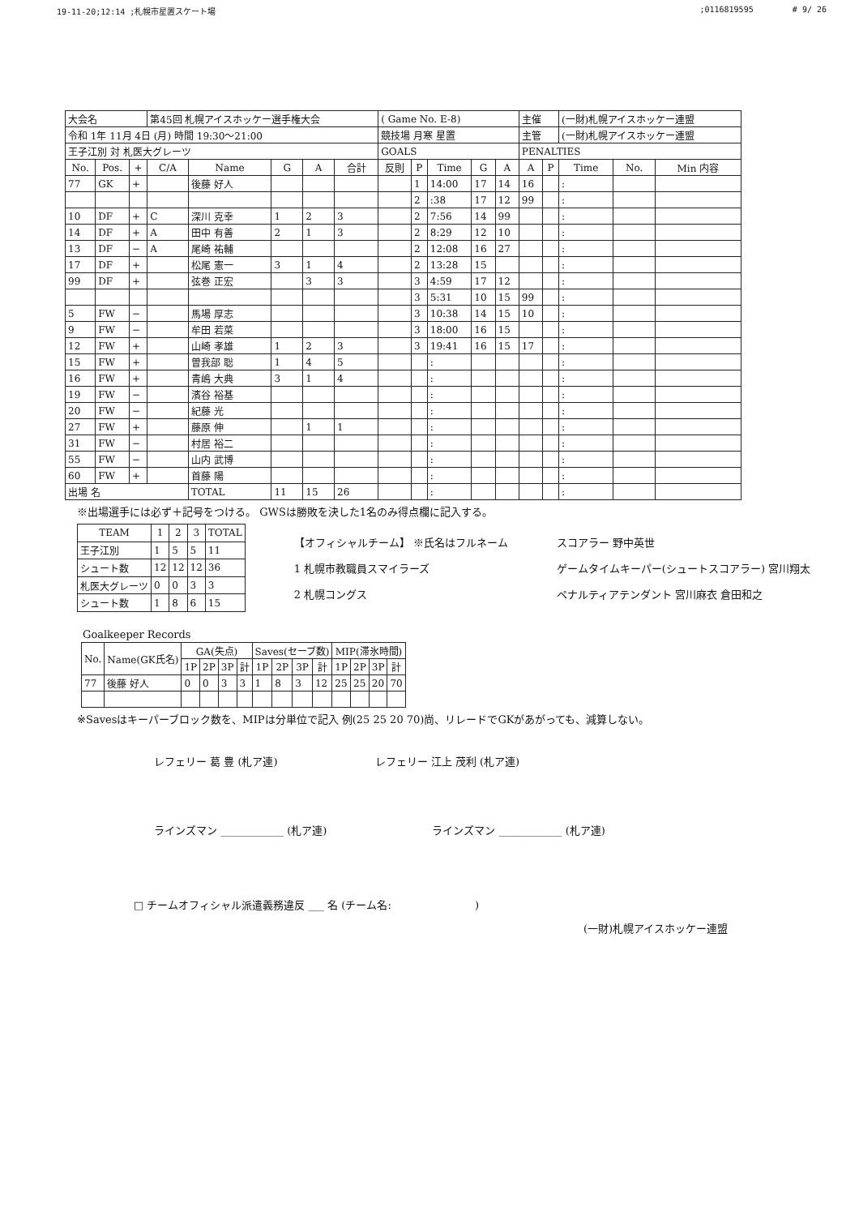19-11-20;12:14 ;札幌市星置スケート場;0116819595 # 9/ 26
| 大会名 | | | 第45回 札幌アイスホッケー選手権大会 | | | | | ( Game No. E-8) | | | | | 主催 | | (一財)札幌アイスホッケー連盟 | | |
| 令和 1年 11月 4日 (月) 時間 19:30〜21:00 | | | | | | | | 競技場 月寒 星置 | | | | | 主管 | | (一財)札幌アイスホッケー連盟 | | |
| 王子江別 対 札医大グレーツ | | | | | | | | GOALS | | | | | PENALTIES | | | | |
| No. | Pos. | + | C/A | Name | G | A | 合計 | 反則 | P | Time | G | A | A | P | Time | No. | Min 内容 |
| 77 | GK | + | | 後藤 好人 | | | | | 1 | 14:00 | 17 | 14 | 16 | | : | | |
| | | | | | | | | | 2 | :38 | 17 | 12 | 99 | | : | | |
| 10 | DF | + | C | 深川 克幸 | 1 | 2 | 3 | | 2 | 7:56 | 14 | 99 | | | : | | |
| 14 | DF | + | A | 田中 有善 | 2 | 1 | 3 | | 2 | 8:29 | 12 | 10 | | | : | | |
| 13 | DF | − | A | 尾崎 祐輔 | | | | | 2 | 12:08 | 16 | 27 | | | : | | |
| 17 | DF | + | | 松尾 憲一 | 3 | 1 | 4 | | 2 | 13:28 | 15 | | | | : | | |
| 99 | DF | + | | 弦巻 正宏 | | 3 | 3 | | 3 | 4:59 | 17 | 12 | | | : | | |
| | | | | | | | | | 3 | 5:31 | 10 | 15 | 99 | | : | | |
| 5 | FW | − | | 馬場 厚志 | | | | | 3 | 10:38 | 14 | 15 | 10 | | : | | |
| 9 | FW | − | | 牟田 若菜 | | | | | 3 | 18:00 | 16 | 15 | | | : | | |
| 12 | FW | + | | 山崎 孝雄 | 1 | 2 | 3 | | 3 | 19:41 | 16 | 15 | 17 | | : | | |
| 15 | FW | + | | 曽我部 聡 | 1 | 4 | 5 | | | : | | | | | : | | |
| 16 | FW | + | | 青嶋 大典 | 3 | 1 | 4 | | | : | | | | | : | | |
| 19 | FW | − | | 濱谷 裕基 | | | | | | : | | | | | : | | |
| 20 | FW | − | | 紀藤 光 | | | | | | : | | | | | : | | |
| 27 | FW | + | | 藤原 伸 | | 1 | 1 | | | : | | | | | : | | |
| 31 | FW | − | | 村居 裕二 | | | | | | : | | | | | : | | |
| 55 | FW | − | | 山内 武博 | | | | | | : | | | | | : | | |
| 60 | FW | + | | 首藤 陽 | | | | | | : | | | | | : | | |
| 出場 名 | | | | TOTAL | 11 | 15 | 26 | | | : | | | | | : | | |
※出場選手には必ず＋記号をつける。 GWSは勝敗を決した1名のみ得点欄に記入する。
| TEAM | 1 | 2 | 3 | TOTAL |
| --- | --- | --- | --- | --- |
| 王子江別 | 1 | 5 | 5 | 11 |
| シュート数 | 12 | 12 | 12 | 36 |
| 札医大グレーツ | 0 | 0 | 3 | 3 |
| シュート数 | 1 | 8 | 6 | 15 |
【オフィシャルチーム】 ※氏名はフルネーム
1 札幌市教職員スマイラーズ
2 札幌コングス
スコアラー 野中英世
ゲームタイムキーパー(シュートスコアラー) 宮川翔太
ペナルティアテンダント 宮川麻衣 倉田和之
Goalkeeper Records
| No. | Name(GK氏名) | GA(失点) | | | | Saves(セーブ数) | | | | MIP(滞氷時間) | | | |
| --- | --- | --- | --- | --- | --- | --- | --- | --- | --- | --- | --- | --- | --- |
| | | 1P | 2P | 3P | 計 | 1P | 2P | 3P | 計 | 1P | 2P | 3P | 計 |
| 77 | 後藤 好人 | 0 | 0 | 3 | 3 | 1 | 8 | 3 | 12 | 25 | 25 | 20 | 70 |
※Savesはキーパーブロック数を、MIPは分単位で記入 例(25 25 20 70)尚、リレードでGKがあがっても、減算しない。
レフェリー 葛 豊 (札ア連) レフェリー 江上 茂利 (札ア連)
ラインズマン ____________ (札ア連)
ラインズマン ____________ (札ア連)
□ チームオフィシャル派遣義務違反 ___ 名 (チーム名: )
(一財)札幌アイスホッケー連盟